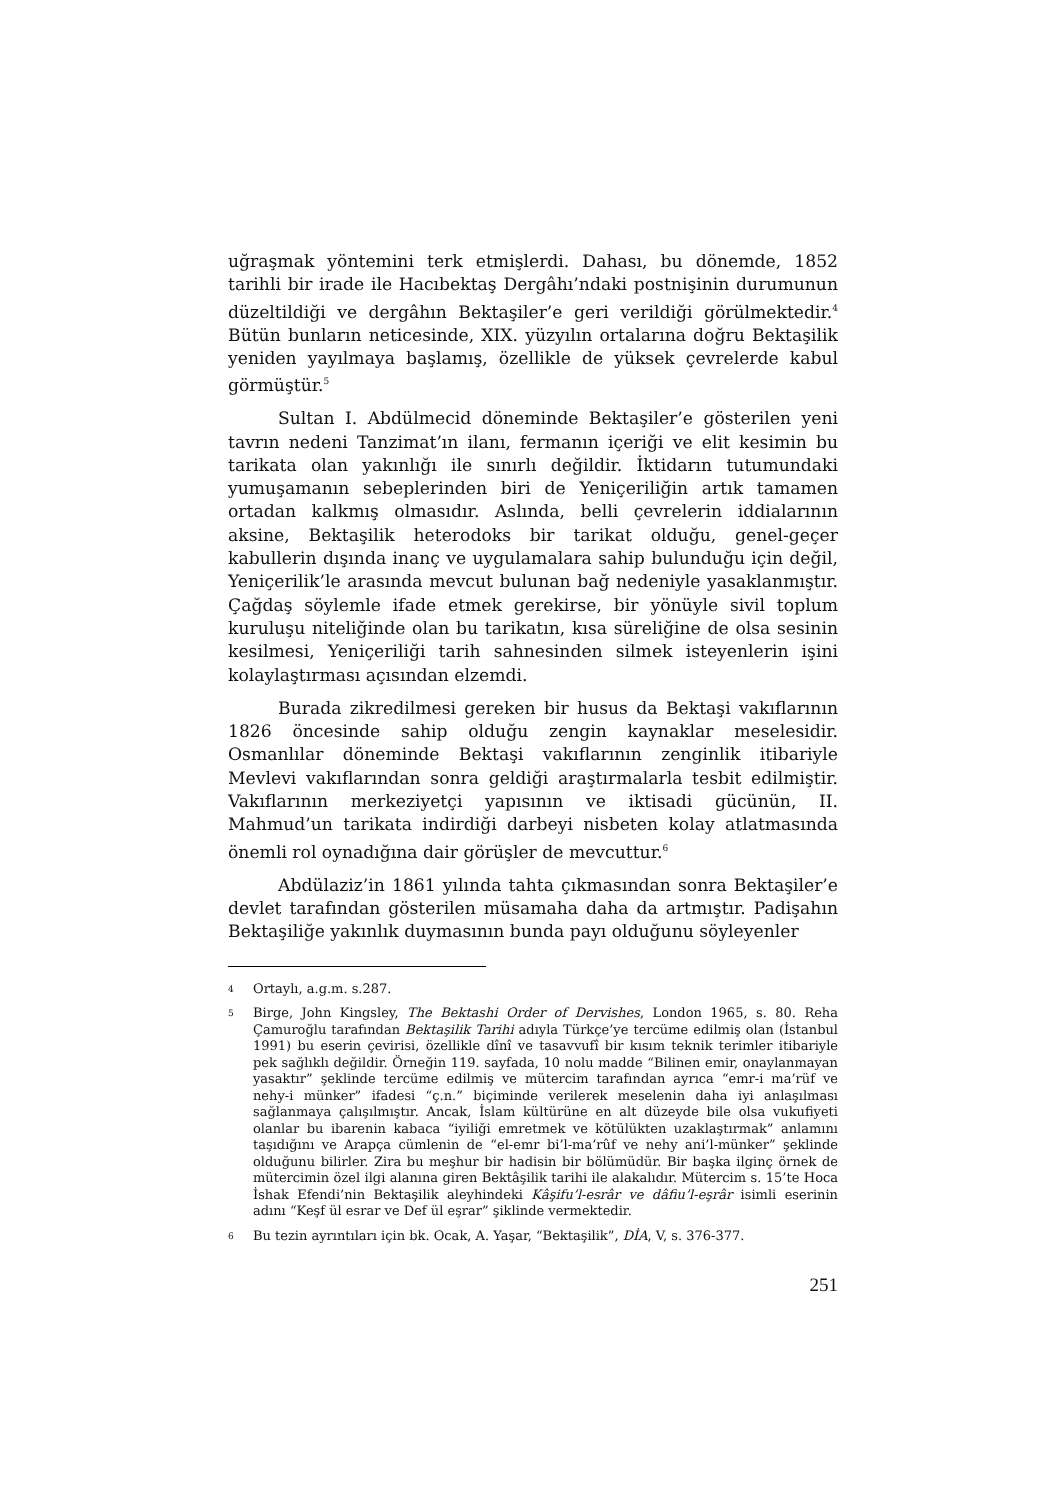uğraşmak yöntemini terk etmişlerdi. Dahası, bu dönemde, 1852 tarihli bir irade ile Hacıbektaş Dergâhı’ndaki postnişinin durumunun düzeltildiği ve dergâhın Bektaşiler’e geri verildiği görülmektedir.<sup>4</sup> Bütün bunların neticesinde, XIX. yüzyılın ortalarına doğru Bektaşilik yeniden yayılmaya başlamış, özellikle de yüksek çevrelerde kabul görmüştür.<sup>5</sup>
Sultan I. Abdülmecid döneminde Bektaşiler’e gösterilen yeni tavrın nedeni Tanzimat’ın ilanı, fermanın içeriği ve elit kesimin bu tarikata olan yakınlığı ile sınırlı değildir. İktidarın tutumundaki yumuşamanın sebeplerinden biri de Yeniçeriliğin artık tamamen ortadan kalkmış olmasıdır. Aslında, belli çevrelerin iddialarının aksine, Bektaşilik heterodoks bir tarikat olduğu, genel-geçer kabullerin dışında inanç ve uygulamalara sahip bulunduğu için değil, Yeniçerilik’le arasında mevcut bulunan bağ nedeniyle yasaklanmıştır. Çağdaş söylemle ifade etmek gerekirse, bir yönüyle sivil toplum kuruluşu niteliğinde olan bu tarikatın, kısa süreliğine de olsa sesinin kesilmesi, Yeniçeriliği tarih sahnesinden silmek isteyenlerin işini kolaylaştırması açısından elzemdi.
Burada zikredilmesi gereken bir husus da Bektaşi vakıflarının 1826 öncesinde sahip olduğu zengin kaynaklar meselesidir. Osmanlılar döneminde Bektaşi vakıflarının zenginlik itibariyle Mevlevi vakıflarından sonra geldiği araştırmalarla tesbit edilmiştir. Vakıflarının merkeziyetçi yapısının ve iktisadi gücünün, II. Mahmud’un tarikata indirdiği darbeyi nisbeten kolay atlatmasında önemli rol oynadığına dair görüşler de mevcuttur.<sup>6</sup>
Abdülaziz’in 1861 yılında tahta çıkmasından sonra Bektaşiler’e devlet tarafından gösterilen müsamaha daha da artmıştır. Padişahın Bektaşiliğe yakınlık duymasının bunda payı olduğunu söyleyenler
4 Ortaylı, a.g.m. s.287.
5 Birge, John Kingsley, The Bektashi Order of Dervishes, London 1965, s. 80. Reha Çamuroğlu tarafından Bektaşilik Tarihi adıyla Türkçe’ye tercüme edilmiş olan (İstanbul 1991) bu eserin çevirisi, özellikle dînî ve tasavvufî bir kısım teknik terimler itibariyle pek sağlıklı değildir. Örneğin 119. sayfada, 10 nolu madde “Bilinen emir, onaylanmayan yasaktır” şeklinde tercüme edilmiş ve mütercim tarafından ayrıca “emr-i ma’rüf ve nehy-i münker” ifadesi “ç.n.” biçiminde verilerek meselenin daha iyi anlaşılması sağlanmaya çalışılmıştır. Ancak, İslam kültürüne en alt düzeyde bile olsa vukufiyeti olanlar bu ibarenin kabaca “iyiliği emretmek ve kötülükten uzaklaştırmak” anlamını taşıdığını ve Arapça cümlenin de “el-emr bi’l-ma’rûf ve nehy ani’l-münker” şeklinde olduğunu bilirler. Zira bu meşhur bir hadisin bir bölümüdür. Bir başka ilginç örnek de mütercimin özel ilgi alanına giren Bektâşilik tarihi ile alakalıdır. Mütercim s. 15’te Hoca İshak Efendi’nin Bektaşilik aleyhindeki Kâşifu’l-esrâr ve dâfiu’l-eşrâr isimli eserinin adını “Keşf ül esrar ve Def ül eşrar” şiklinde vermektedir.
6 Bu tezin ayrıntıları için bk. Ocak, A. Yaşar, “Bektaşilik”, DİA, V, s. 376-377.
251